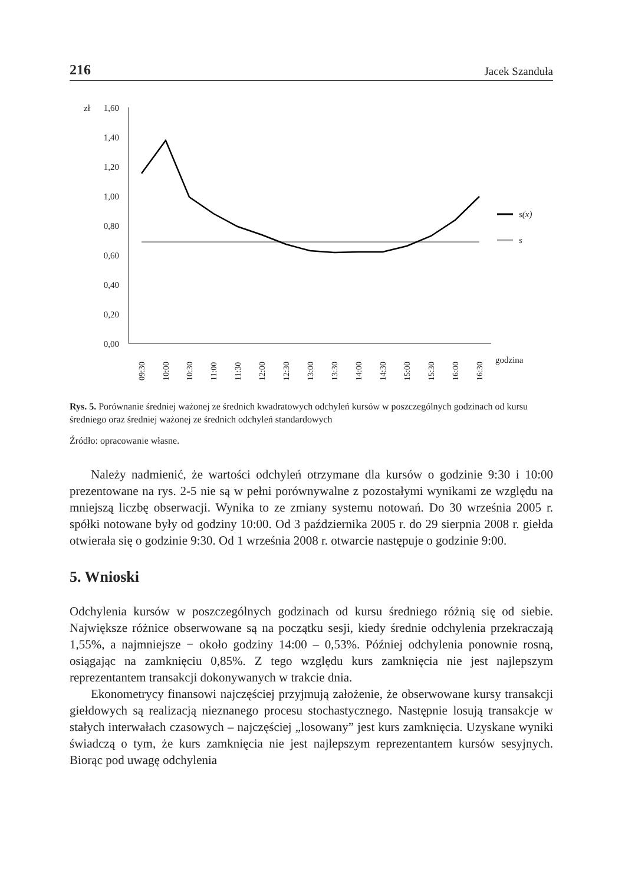216 Jacek Szanduła
zł
1,60
1,40
1,20
1,00
0,80
0,60
0,40
0,20
0,00
s(x)
s
09:30
10:00
10:30
11:00
11:30
12:00
12:30
13:00
13:30
14:00
14:30
15:00
15:30
16:00
16:30
godzina
Rys. 5. Porównanie średniej ważonej ze średnich kwadratowych odchyleń kursów w poszczególnych godzinach od kursu średniego oraz średniej ważonej ze średnich odchyleń standardowych
Źródło: opracowanie własne.
Należy nadmienić, że wartości odchyleń otrzymane dla kursów o godzinie 9:30 i 10:00 prezentowane na rys. 2-5 nie są w pełni porównywalne z pozostałymi wynikami ze względu na mniejszą liczbę obserwacji. Wynika to ze zmiany systemu notowań. Do 30 września 2005 r. spółki notowane były od godziny 10:00. Od 3 października 2005 r. do 29 sierpnia 2008 r. giełda otwierała się o godzinie 9:30. Od 1 września 2008 r. otwarcie następuje o godzinie 9:00.
5. Wnioski
Odchylenia kursów w poszczególnych godzinach od kursu średniego różnią się od siebie. Największe różnice obserwowane są na początku sesji, kiedy średnie odchylenia przekraczają 1,55%, a najmniejsze − około godziny 14:00 – 0,53%. Później odchylenia ponownie rosną, osiągając na zamknięciu 0,85%. Z tego względu kurs zamknięcia nie jest najlepszym reprezentantem transakcji dokonywanych w trakcie dnia.
Ekonometrycy finansowi najczęściej przyjmują założenie, że obserwowane kursy transakcji giełdowych są realizacją nieznanego procesu stochastycznego. Następnie losują transakcje w stałych interwałach czasowych – najczęściej „losowany” jest kurs zamknięcia. Uzyskane wyniki świadczą o tym, że kurs zamknięcia nie jest najlepszym reprezentantem kursów sesyjnych. Biorąc pod uwagę odchylenia